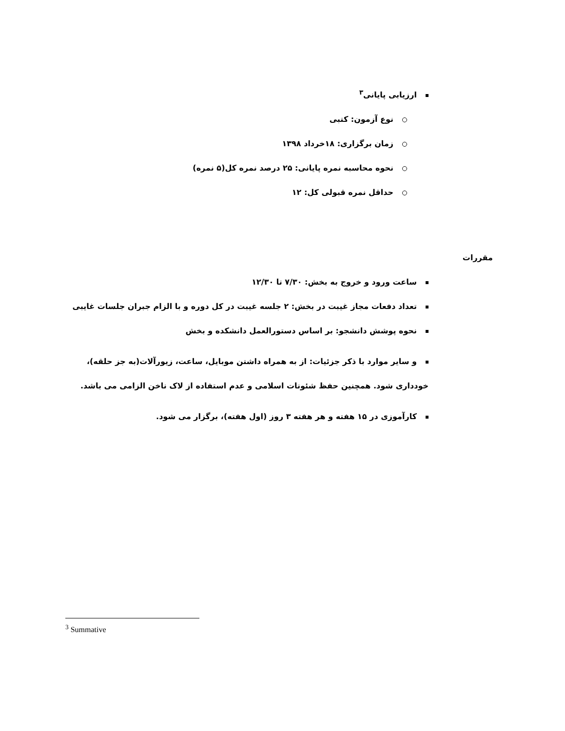ارزیابی پایانی<sup>۳</sup>
نوع آزمون: کتبی
زمان برگزاری: ۱۸خرداد ۱۳۹۸
نحوه محاسبه نمره پایانی: ۲۵ درصد نمره کل(۵ نمره)
حداقل نمره قبولی کل: ۱۲
مقررات
ساعت ورود و خروج به بخش: ۷/۳۰ تا ۱۲/۳۰
تعداد دفعات مجاز غیبت در بخش: ۲ جلسه غیبت در کل دوره و با الزام جبران جلسات غایبی
نحوه پوشش دانشجو: بر اساس دستورالعمل دانشکده و بخش
و سایر موارد با ذکر جزئیات: از به همراه داشتن موبایل، ساعت، زیورآلات(به جز حلقه)، خودداری شود. همچنین حفظ شئونات اسلامی و عدم استفاده از لاک ناخن الزامی می باشد.
کارآموزی در ۱۵ هفته و هر هفته ۳ روز (اول هفته)، برگزار می شود.
<sup>3</sup> Summative